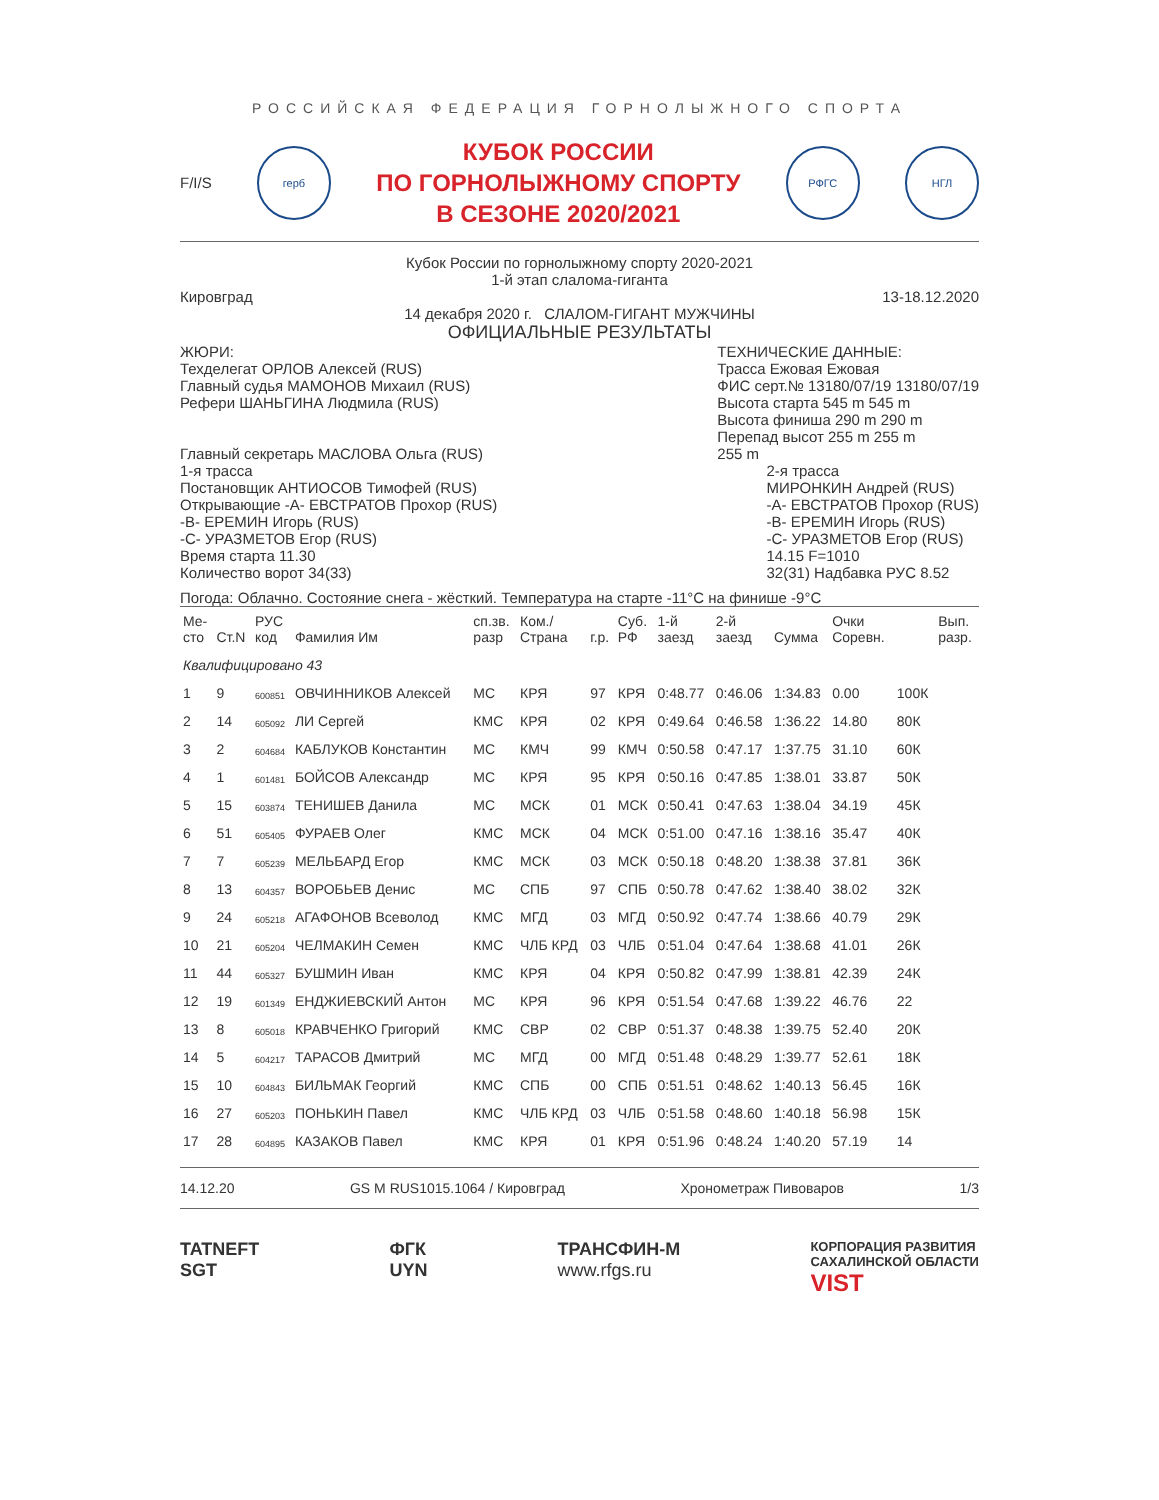РОССИЙСКАЯ ФЕДЕРАЦИЯ ГОРНОЛЫЖНОГО СПОРТА
F/I/S
герб
КУБОК РОССИИ
ПО ГОРНОЛЫЖНОМУ СПОРТУ
В СЕЗОНЕ 2020/2021
РФГС НГЛ
Кубок России по горнолыжному спорту 2020-2021
1-й этап слалома-гиганта
Кировград 13-18.12.2020
14 декабря 2020 г. СЛАЛОМ-ГИГАНТ МУЖЧИНЫ
ОФИЦИАЛЬНЫЕ РЕЗУЛЬТАТЫ
ЖЮРИ:
Техделегат ОРЛОВ Алексей (RUS)
Главный судья МАМОНОВ Михаил (RUS)
Рефери ШАНЬГИНА Людмила (RUS)
Главный секретарь МАСЛОВА Ольга (RUS)
ТЕХНИЧЕСКИЕ ДАННЫЕ:
Трасса Ежовая Ежовая
ФИС серт.№ 13180/07/19 13180/07/19
Высота старта 545 m 545 m
Высота финиша 290 m 290 m
Перепад высот 255 m 255 m
255 m
1-я трасса
Постановщик АНТИОСОВ Тимофей (RUS)
Открывающие -A- ЕВСТРАТОВ Прохор (RUS)
-B- ЕРЕМИН Игорь (RUS)
-C- УРАЗМЕТОВ Егор (RUS)
Время старта 11.30
Количество ворот 34(33)
2-я трасса
МИРОНКИН Андрей (RUS)
-A- ЕВСТРАТОВ Прохор (RUS)
-B- ЕРЕМИН Игорь (RUS)
-C- УРАЗМЕТОВ Егор (RUS)
14.15 F=1010
32(31) Надбавка РУС 8.52
Погода: Облачно. Состояние снега - жёсткий. Температура на старте -11°C на финише -9°C
| Ме- сто | Ст.N | РУС код | Фамилия Им | сп.зв. разр | Ком./ Страна | г.р. | Суб. РФ | 1-й заезд | 2-й заезд | Сумма | Очки Соревн. | | Вып. разр. |
| --- | --- | --- | --- | --- | --- | --- | --- | --- | --- | --- | --- | --- | --- |
| Квалифицировано 43 | | | | | | | | | | | | | |
| 1 | 9 | 600851 | ОВЧИННИКОВ Алексей | МС | КРЯ | 97 | КРЯ | 0:48.77 | 0:46.06 | 1:34.83 | 0.00 | 100К | |
| 2 | 14 | 605092 | ЛИ Сергей | КМС | КРЯ | 02 | КРЯ | 0:49.64 | 0:46.58 | 1:36.22 | 14.80 | 80К | |
| 3 | 2 | 604684 | КАБЛУКОВ Константин | МС | КМЧ | 99 | КМЧ | 0:50.58 | 0:47.17 | 1:37.75 | 31.10 | 60К | |
| 4 | 1 | 601481 | БОЙСОВ Александр | МС | КРЯ | 95 | КРЯ | 0:50.16 | 0:47.85 | 1:38.01 | 33.87 | 50К | |
| 5 | 15 | 603874 | ТЕНИШЕВ Данила | МС | МСК | 01 | МСК | 0:50.41 | 0:47.63 | 1:38.04 | 34.19 | 45К | |
| 6 | 51 | 605405 | ФУРАЕВ Олег | КМС | МСК | 04 | МСК | 0:51.00 | 0:47.16 | 1:38.16 | 35.47 | 40К | |
| 7 | 7 | 605239 | МЕЛЬБАРД Егор | КМС | МСК | 03 | МСК | 0:50.18 | 0:48.20 | 1:38.38 | 37.81 | 36К | |
| 8 | 13 | 604357 | ВОРОБЬЕВ Денис | МС | СПБ | 97 | СПБ | 0:50.78 | 0:47.62 | 1:38.40 | 38.02 | 32К | |
| 9 | 24 | 605218 | АГАФОНОВ Всеволод | КМС | МГД | 03 | МГД | 0:50.92 | 0:47.74 | 1:38.66 | 40.79 | 29К | |
| 10 | 21 | 605204 | ЧЕЛМАКИН Семен | КМС | ЧЛБ КРД | 03 | ЧЛБ | 0:51.04 | 0:47.64 | 1:38.68 | 41.01 | 26К | |
| 11 | 44 | 605327 | БУШМИН Иван | КМС | КРЯ | 04 | КРЯ | 0:50.82 | 0:47.99 | 1:38.81 | 42.39 | 24К | |
| 12 | 19 | 601349 | ЕНДЖИЕВСКИЙ Антон | МС | КРЯ | 96 | КРЯ | 0:51.54 | 0:47.68 | 1:39.22 | 46.76 | 22 | |
| 13 | 8 | 605018 | КРАВЧЕНКО Григорий | КМС | СВР | 02 | СВР | 0:51.37 | 0:48.38 | 1:39.75 | 52.40 | 20К | |
| 14 | 5 | 604217 | ТАРАСОВ Дмитрий | МС | МГД | 00 | МГД | 0:51.48 | 0:48.29 | 1:39.77 | 52.61 | 18К | |
| 15 | 10 | 604843 | БИЛЬМАК Георгий | КМС | СПБ | 00 | СПБ | 0:51.51 | 0:48.62 | 1:40.13 | 56.45 | 16К | |
| 16 | 27 | 605203 | ПОНЬКИН Павел | КМС | ЧЛБ КРД | 03 | ЧЛБ | 0:51.58 | 0:48.60 | 1:40.18 | 56.98 | 15К | |
| 17 | 28 | 604895 | КАЗАКОВ Павел | КМС | КРЯ | 01 | КРЯ | 0:51.96 | 0:48.24 | 1:40.20 | 57.19 | 14 | |
14.12.20 GS M RUS1015.1064 / Кировград Хронометраж Пивоваров 1/3
TATNEFT
SGT ФГК
UYN ТРАНСФИН-М
www.rfgs.ru КОРПОРАЦИЯ РАЗВИТИЯ
САХАЛИНСКОЙ ОБЛАСТИ
VIST